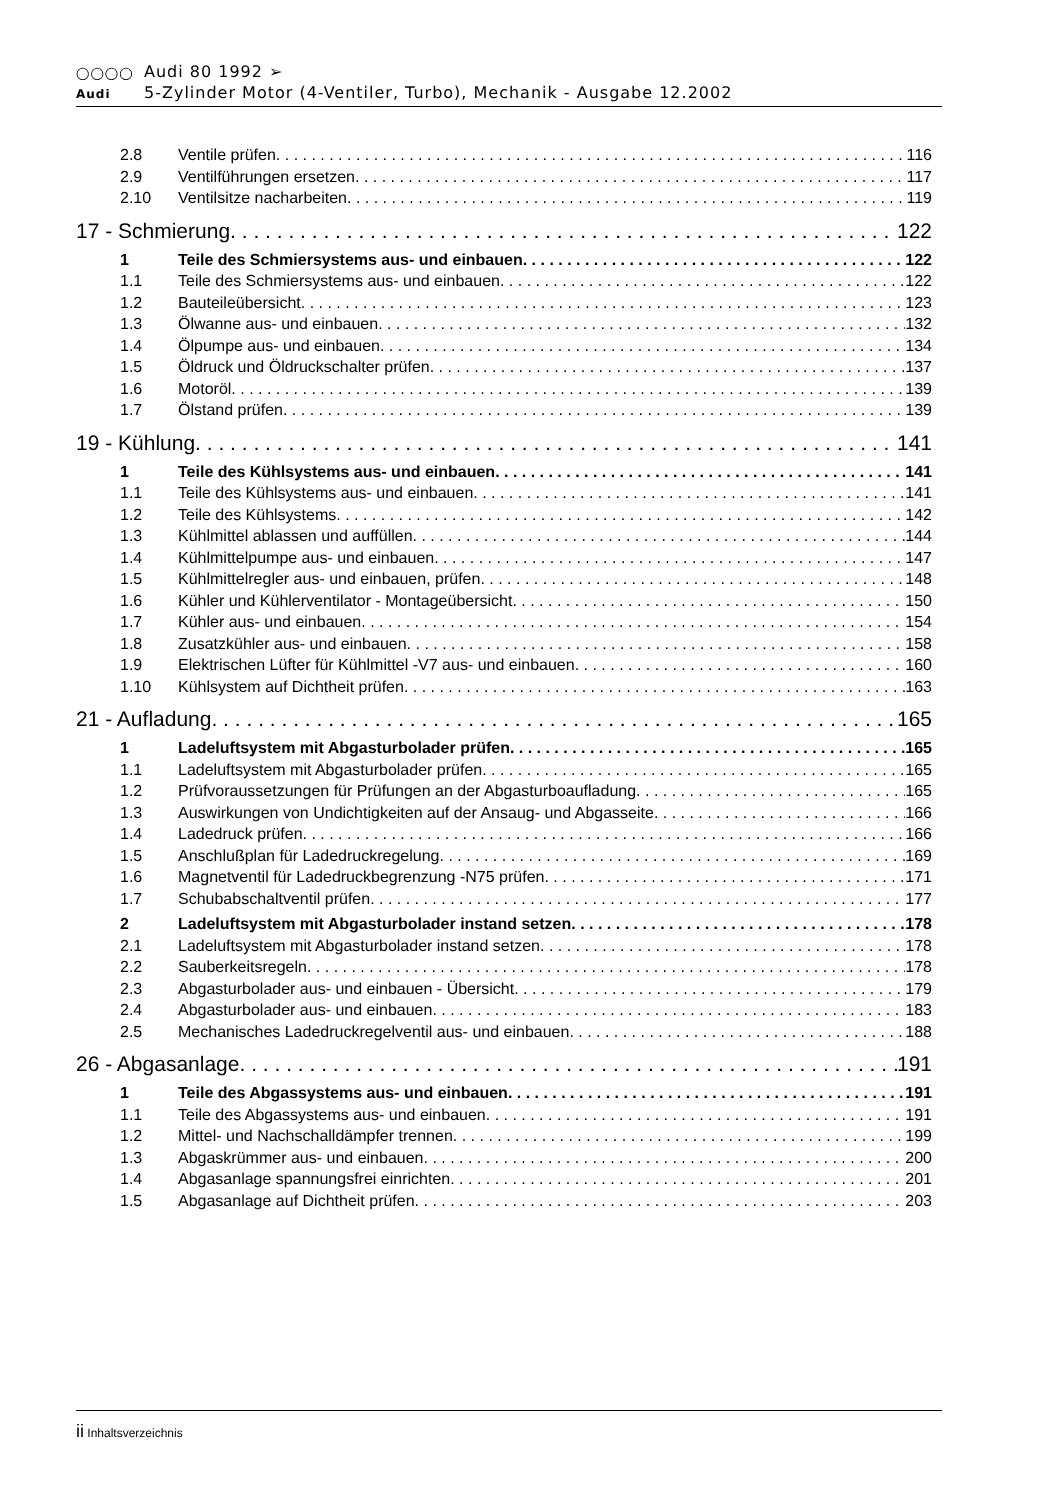◯◯◯◯ Audi 80 1992 ➢
Audi 5-Zylinder Motor (4-Ventiler, Turbo), Mechanik - Ausgabe 12.2002
2.8 Ventile prüfen 116
2.9 Ventilführungen ersetzen 117
2.10 Ventilsitze nacharbeiten 119
17 - Schmierung 122
1 Teile des Schmiersystems aus- und einbauen 122
1.1 Teile des Schmiersystems aus- und einbauen 122
1.2 Bauteileübersicht 123
1.3 Ölwanne aus- und einbauen 132
1.4 Ölpumpe aus- und einbauen 134
1.5 Öldruck und Öldruckschalter prüfen 137
1.6 Motoröl 139
1.7 Ölstand prüfen 139
19 - Kühlung 141
1 Teile des Kühlsystems aus- und einbauen 141
1.1 Teile des Kühlsystems aus- und einbauen 141
1.2 Teile des Kühlsystems 142
1.3 Kühlmittel ablassen und auffüllen 144
1.4 Kühlmittelpumpe aus- und einbauen 147
1.5 Kühlmittelregler aus- und einbauen, prüfen 148
1.6 Kühler und Kühlerventilator - Montageübersicht 150
1.7 Kühler aus- und einbauen 154
1.8 Zusatzkühler aus- und einbauen 158
1.9 Elektrischen Lüfter für Kühlmittel -V7 aus- und einbauen 160
1.10 Kühlsystem auf Dichtheit prüfen 163
21 - Aufladung 165
1 Ladeluftsystem mit Abgasturbolader prüfen 165
1.1 Ladeluftsystem mit Abgasturbolader prüfen 165
1.2 Prüfvoraussetzungen für Prüfungen an der Abgasturboaufladung 165
1.3 Auswirkungen von Undichtigkeiten auf der Ansaug- und Abgasseite 166
1.4 Ladedruck prüfen 166
1.5 Anschlußplan für Ladedruckregelung 169
1.6 Magnetventil für Ladedruckbegrenzung -N75 prüfen 171
1.7 Schubabschaltventil prüfen 177
2 Ladeluftsystem mit Abgasturbolader instand setzen 178
2.1 Ladeluftsystem mit Abgasturbolader instand setzen 178
2.2 Sauberkeitsregeln 178
2.3 Abgasturbolader aus- und einbauen - Übersicht 179
2.4 Abgasturbolader aus- und einbauen 183
2.5 Mechanisches Ladedruckregelventil aus- und einbauen 188
26 - Abgasanlage 191
1 Teile des Abgassystems aus- und einbauen 191
1.1 Teile des Abgassystems aus- und einbauen 191
1.2 Mittel- und Nachschalldämpfer trennen 199
1.3 Abgaskrümmer aus- und einbauen 200
1.4 Abgasanlage spannungsfrei einrichten 201
1.5 Abgasanlage auf Dichtheit prüfen 203
ii Inhaltsverzeichnis